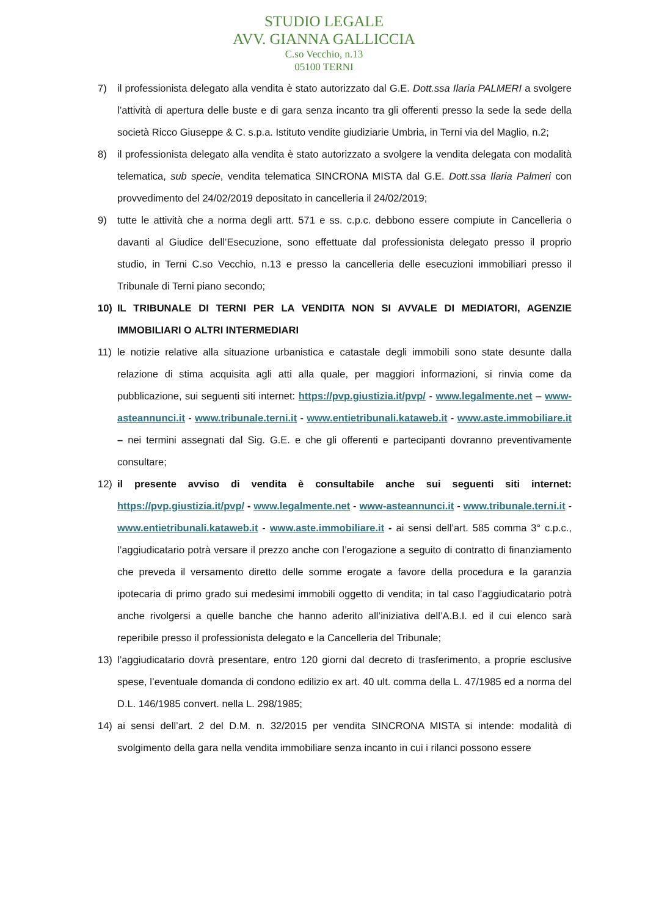STUDIO LEGALE
AVV. GIANNA GALLICCIA
C.so Vecchio, n.13
05100 TERNI
7) il professionista delegato alla vendita è stato autorizzato dal G.E. Dott.ssa Ilaria PALMERI a svolgere l’attività di apertura delle buste e di gara senza incanto tra gli offerenti presso la sede la sede della società Ricco Giuseppe & C. s.p.a. Istituto vendite giudiziarie Umbria, in Terni via del Maglio, n.2;
8) il professionista delegato alla vendita è stato autorizzato a svolgere la vendita delegata con modalità telematica, sub specie, vendita telematica SINCRONA MISTA dal G.E. Dott.ssa Ilaria Palmeri con provvedimento del 24/02/2019 depositato in cancelleria il 24/02/2019;
9) tutte le attività che a norma degli artt. 571 e ss. c.p.c. debbono essere compiute in Cancelleria o davanti al Giudice dell’Esecuzione, sono effettuate dal professionista delegato presso il proprio studio, in Terni C.so Vecchio, n.13 e presso la cancelleria delle esecuzioni immobiliari presso il Tribunale di Terni piano secondo;
10) IL TRIBUNALE DI TERNI PER LA VENDITA NON SI AVVALE DI MEDIATORI, AGENZIE IMMOBILIARI O ALTRI INTERMEDIARI
11) le notizie relative alla situazione urbanistica e catastale degli immobili sono state desunte dalla relazione di stima acquisita agli atti alla quale, per maggiori informazioni, si rinvia come da pubblicazione, sui seguenti siti internet: https://pvp.giustizia.it/pvp/ - www.legalmente.net – www-asteannunci.it - www.tribunale.terni.it - www.entietribunali.kataweb.it - www.aste.immobiliare.it – nei termini assegnati dal Sig. G.E. e che gli offerenti e partecipanti dovranno preventivamente consultare;
12) il presente avviso di vendita è consultabile anche sui seguenti siti internet: https://pvp.giustizia.it/pvp/ - www.legalmente.net - www-asteannunci.it - www.tribunale.terni.it - www.entietribunali.kataweb.it - www.aste.immobiliare.it - ai sensi dell’art. 585 comma 3° c.p.c., l’aggiudicatario potrà versare il prezzo anche con l’erogazione a seguito di contratto di finanziamento che preveda il versamento diretto delle somme erogate a favore della procedura e la garanzia ipotecaria di primo grado sui medesimi immobili oggetto di vendita; in tal caso l’aggiudicatario potrà anche rivolgersi a quelle banche che hanno aderito all’iniziativa dell’A.B.I. ed il cui elenco sarà reperibile presso il professionista delegato e la Cancelleria del Tribunale;
13) l’aggiudicatario dovrà presentare, entro 120 giorni dal decreto di trasferimento, a proprie esclusive spese, l’eventuale domanda di condono edilizio ex art. 40 ult. comma della L. 47/1985 ed a norma del D.L. 146/1985 convert. nella L. 298/1985;
14) ai sensi dell’art. 2 del D.M. n. 32/2015 per vendita SINCRONA MISTA si intende: modalità di svolgimento della gara nella vendita immobiliare senza incanto in cui i rilanci possono essere